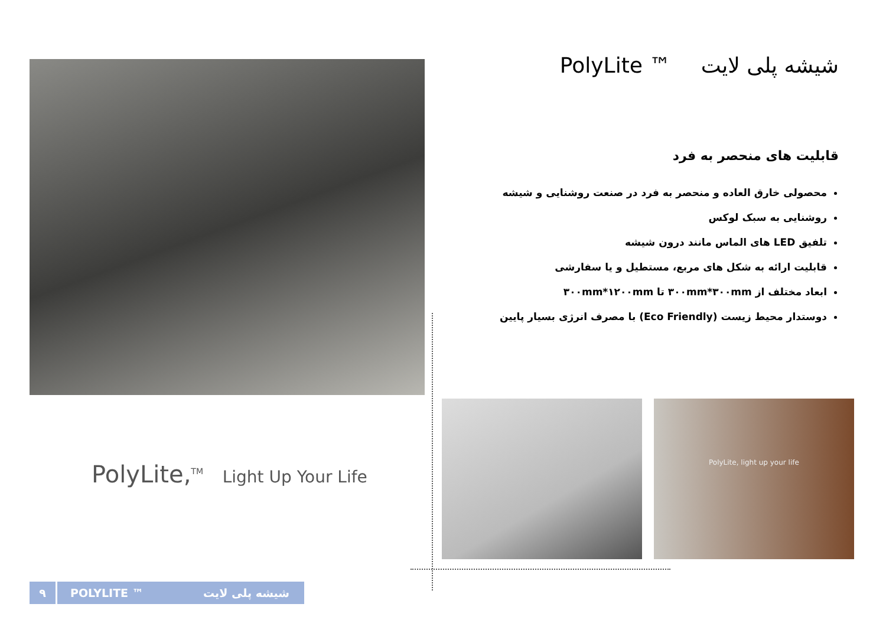شیشه پلی لایت PolyLite ™
قابلیت های منحصر به فرد
محصولی خارق العاده و منحصر به فرد در صنعت روشنایی و شیشه
روشنایی به سبک لوکس
تلفیق LED های الماس مانند درون شیشه
قابلیت ارائه به شکل های مربع، مستطیل و یا سفارشی
ابعاد مختلف از ۳۰۰mm*۳۰۰mm تا ۳۰۰mm*۱۲۰۰mm
دوستدار محیط زیست (Eco Friendly) با مصرف انرژی بسیار پایین
PolyLite, light up your life
PolyLite,<sup>TM</sup> Light Up Your Life
۹
POLYLITE ™ شیشه پلی لایت